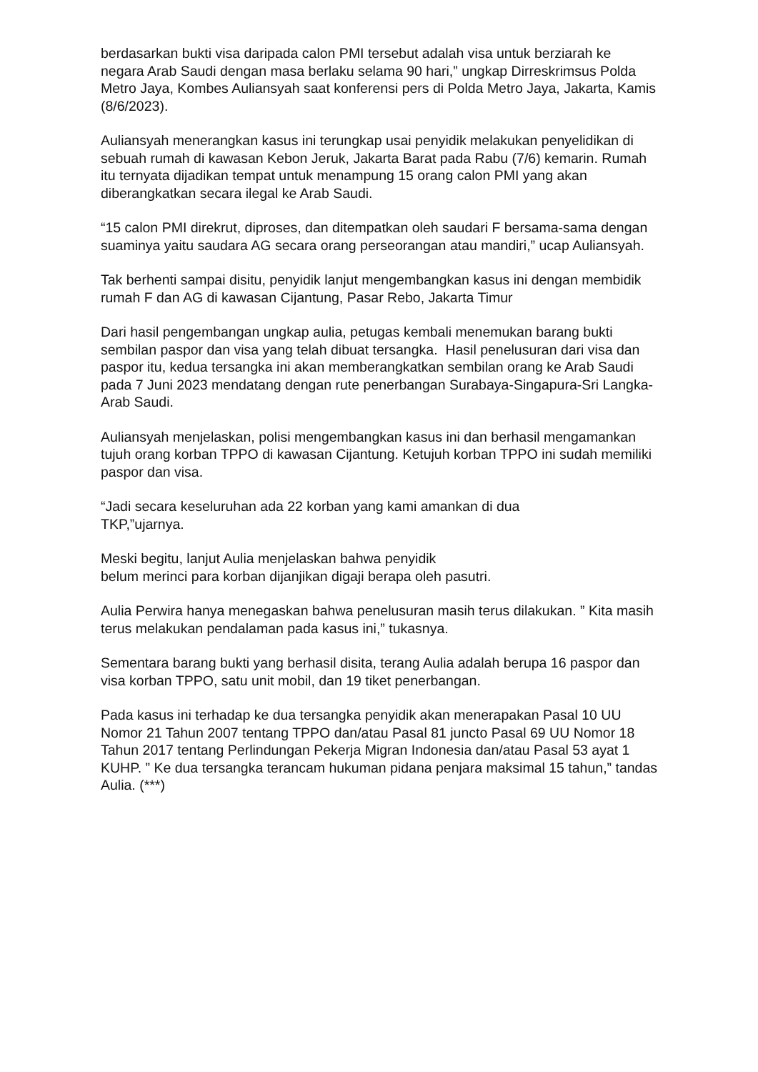berdasarkan bukti visa daripada calon PMI tersebut adalah visa untuk berziarah ke negara Arab Saudi dengan masa berlaku selama 90 hari,” ungkap Dirreskrimsus Polda Metro Jaya, Kombes Auliansyah saat konferensi pers di Polda Metro Jaya, Jakarta, Kamis (8/6/2023).
Auliansyah menerangkan kasus ini terungkap usai penyidik melakukan penyelidikan di sebuah rumah di kawasan Kebon Jeruk, Jakarta Barat pada Rabu (7/6) kemarin. Rumah itu ternyata dijadikan tempat untuk menampung 15 orang calon PMI yang akan diberangkatkan secara ilegal ke Arab Saudi.
“15 calon PMI direkrut, diproses, dan ditempatkan oleh saudari F bersama-sama dengan suaminya yaitu saudara AG secara orang perseorangan atau mandiri,” ucap Auliansyah.
Tak berhenti sampai disitu, penyidik lanjut mengembangkan kasus ini dengan membidik rumah F dan AG di kawasan Cijantung, Pasar Rebo, Jakarta Timur
Dari hasil pengembangan ungkap aulia, petugas kembali menemukan barang bukti sembilan paspor dan visa yang telah dibuat tersangka. Hasil penelusuran dari visa dan paspor itu, kedua tersangka ini akan memberangkatkan sembilan orang ke Arab Saudi pada 7 Juni 2023 mendatang dengan rute penerbangan Surabaya-Singapura-Sri Langka-Arab Saudi.
Auliansyah menjelaskan, polisi mengembangkan kasus ini dan berhasil mengamankan tujuh orang korban TPPO di kawasan Cijantung. Ketujuh korban TPPO ini sudah memiliki paspor dan visa.
“Jadi secara keseluruhan ada 22 korban yang kami amankan di dua
TKP,”ujarnya.
Meski begitu, lanjut Aulia menjelaskan bahwa penyidik
belum merinci para korban dijanjikan digaji berapa oleh pasutri.
Aulia Perwira hanya menegaskan bahwa penelusuran masih terus dilakukan. ” Kita masih terus melakukan pendalaman pada kasus ini,” tukasnya.
Sementara barang bukti yang berhasil disita, terang Aulia adalah berupa 16 paspor dan visa korban TPPO, satu unit mobil, dan 19 tiket penerbangan.
Pada kasus ini terhadap ke dua tersangka penyidik akan menerapakan Pasal 10 UU Nomor 21 Tahun 2007 tentang TPPO dan/atau Pasal 81 juncto Pasal 69 UU Nomor 18 Tahun 2017 tentang Perlindungan Pekerja Migran Indonesia dan/atau Pasal 53 ayat 1 KUHP. ” Ke dua tersangka terancam hukuman pidana penjara maksimal 15 tahun,” tandas Aulia. (***)